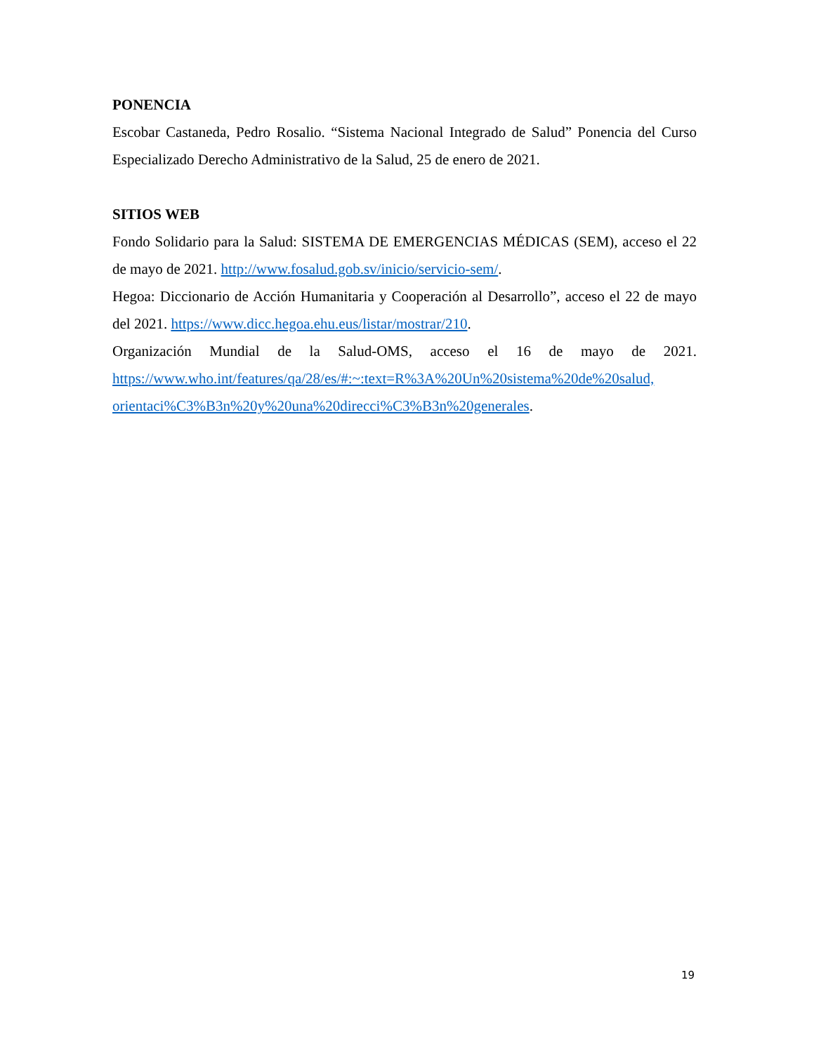PONENCIA
Escobar Castaneda, Pedro Rosalio. “Sistema Nacional Integrado de Salud” Ponencia del Curso Especializado Derecho Administrativo de la Salud, 25 de enero de 2021.
SITIOS WEB
Fondo Solidario para la Salud: SISTEMA DE EMERGENCIAS MÉDICAS (SEM), acceso el 22 de mayo de 2021. http://www.fosalud.gob.sv/inicio/servicio-sem/.
Hegoa: Diccionario de Acción Humanitaria y Cooperación al Desarrollo”, acceso el 22 de mayo del 2021. https://www.dicc.hegoa.ehu.eus/listar/mostrar/210.
Organización Mundial de la Salud-OMS, acceso el 16 de mayo de 2021. https://www.who.int/features/qa/28/es/#:~:text=R%3A%20Un%20sistema%20de%20salud, orientaci%C3%B3n%20y%20una%20direcci%C3%B3n%20generales.
19